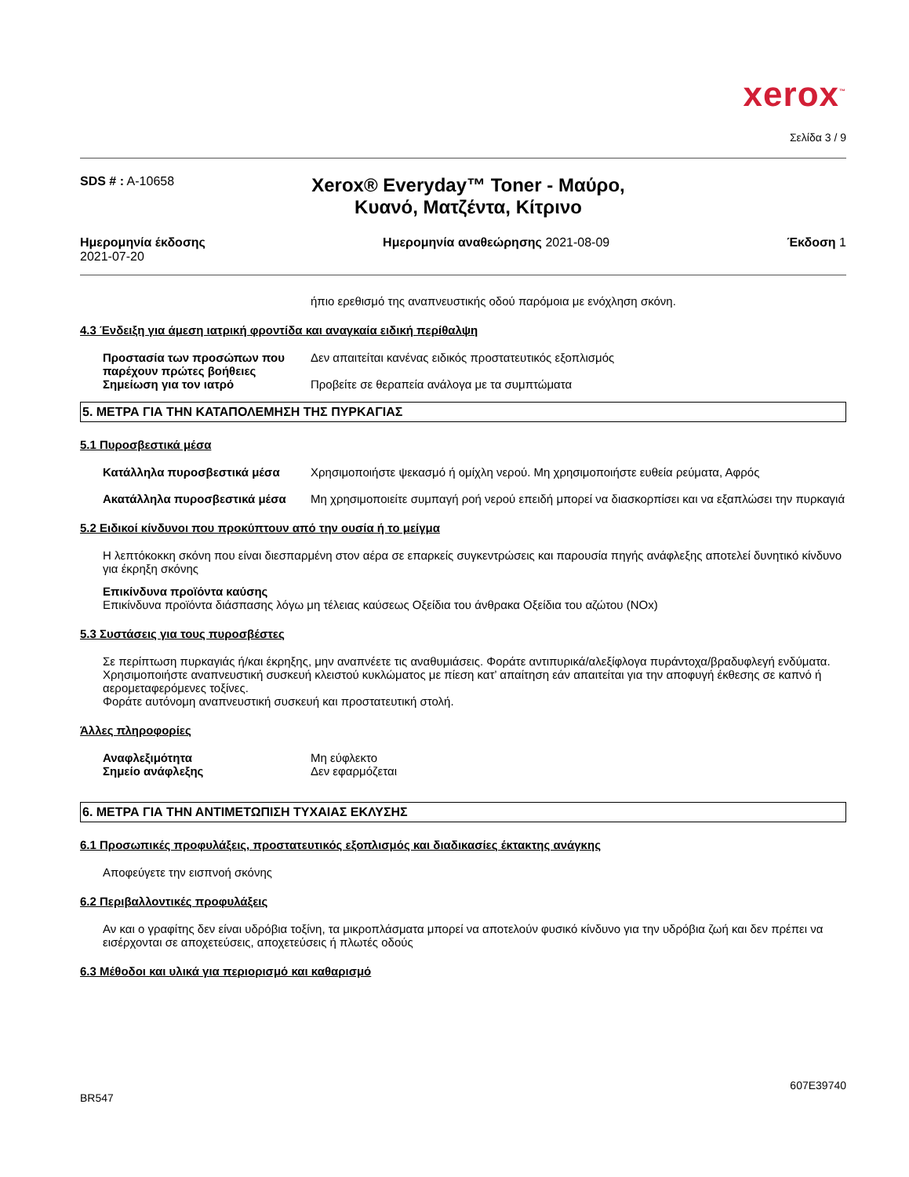xerox<sup>™</sup>
Σελίδα 3 / 9
SDS # : A-10658
Xerox® Everyday™ Toner - Μαύρο, Κυανό, Ματζέντα, Κίτρινο
Ημερομηνία έκδοσης
2021-07-20
Ημερομηνία αναθεώρησης 2021-08-09
Έκδοση 1
ήπιο ερεθισμό της αναπνευστικής οδού παρόμοια με ενόχληση σκόνη.
4.3 Ένδειξη για άμεση ιατρική φροντίδα και αναγκαία ειδική περίθαλψη
Προστασία των προσώπων που παρέχουν πρώτες βοήθειες Δεν απαιτείται κανένας ειδικός προστατευτικός εξοπλισμός
Σημείωση για τον ιατρό Προβείτε σε θεραπεία ανάλογα με τα συμπτώματα
5. ΜΕΤΡΑ ΓΙΑ ΤΗΝ ΚΑΤΑΠΟΛΕΜΗΣΗ ΤΗΣ ΠΥΡΚΑΓΙΑΣ
5.1 Πυροσβεστικά μέσα
Κατάλληλα πυροσβεστικά μέσα Χρησιμοποιήστε ψεκασμό ή ομίχλη νερού. Μη χρησιμοποιήστε ευθεία ρεύματα, Αφρός
Ακατάλληλα πυροσβεστικά μέσα Μη χρησιμοποιείτε συμπαγή ροή νερού επειδή μπορεί να διασκορπίσει και να εξαπλώσει την πυρκαγιά
5.2 Ειδικοί κίνδυνοι που προκύπτουν από την ουσία ή το μείγμα
Η λεπτόκοκκη σκόνη που είναι διεσπαρμένη στον αέρα σε επαρκείς συγκεντρώσεις και παρουσία πηγής ανάφλεξης αποτελεί δυνητικό κίνδυνο για έκρηξη σκόνης
Επικίνδυνα προϊόντα καύσης
Επικίνδυνα προϊόντα διάσπασης λόγω μη τέλειας καύσεως Οξείδια του άνθρακα Οξείδια του αζώτου (NOx)
5.3 Συστάσεις για τους πυροσβέστες
Σε περίπτωση πυρκαγιάς ή/και έκρηξης, μην αναπνέετε τις αναθυμιάσεις. Φοράτε αντιπυρικά/αλεξίφλογα πυράντοχα/βραδυφλεγή ενδύματα. Χρησιμοποιήστε αναπνευστική συσκευή κλειστού κυκλώματος με πίεση κατ’ απαίτηση εάν απαιτείται για την αποφυγή έκθεσης σε καπνό ή αερομεταφερόμενες τοξίνες.
Φοράτε αυτόνομη αναπνευστική συσκευή και προστατευτική στολή.
Άλλες πληροφορίες
Αναφλεξιμότητα Μη εύφλεκτο
Σημείο ανάφλεξης Δεν εφαρμόζεται
6. ΜΕΤΡΑ ΓΙΑ ΤΗΝ ΑΝΤΙΜΕΤΩΠΙΣΗ ΤΥΧΑΙΑΣ ΕΚΛΥΣΗΣ
6.1 Προσωπικές προφυλάξεις, προστατευτικός εξοπλισμός και διαδικασίες έκτακτης ανάγκης
Αποφεύγετε την εισπνοή σκόνης
6.2 Περιβαλλοντικές προφυλάξεις
Αν και ο γραφίτης δεν είναι υδρόβια τοξίνη, τα μικροπλάσματα μπορεί να αποτελούν φυσικό κίνδυνο για την υδρόβια ζωή και δεν πρέπει να εισέρχονται σε αποχετεύσεις, αποχετεύσεις ή πλωτές οδούς
6.3 Μέθοδοι και υλικά για περιορισμό και καθαρισμό
607E39740
BR547